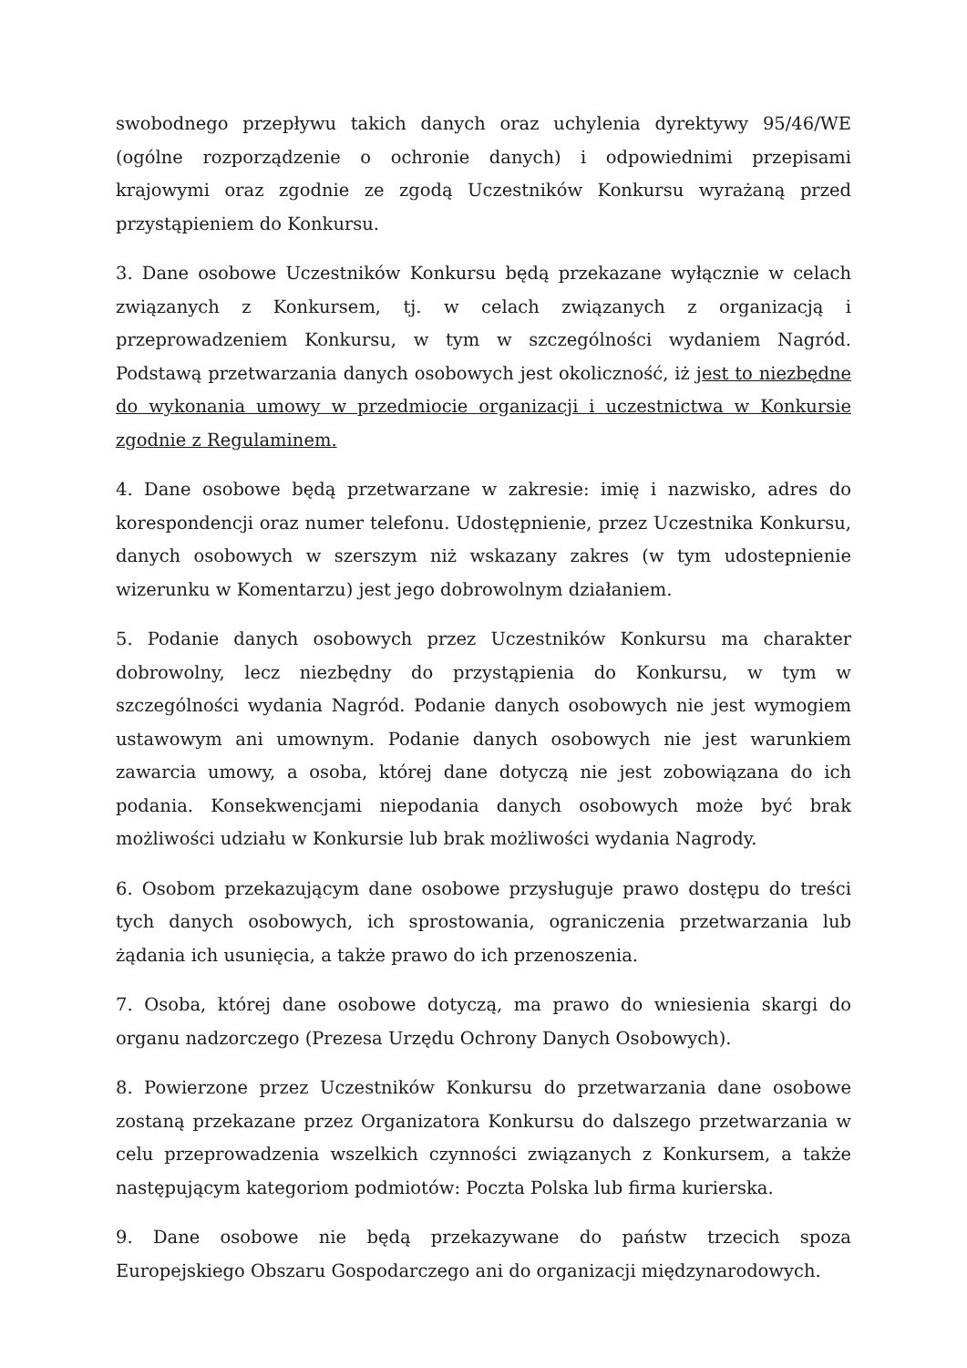swobodnego przepływu takich danych oraz uchylenia dyrektywy 95/46/WE (ogólne rozporządzenie o ochronie danych) i odpowiednimi przepisami krajowymi oraz zgodnie ze zgodą Uczestników Konkursu wyrażaną przed przystąpieniem do Konkursu.
3. Dane osobowe Uczestników Konkursu będą przekazane wyłącznie w celach związanych z Konkursem, tj. w celach związanych z organizacją i przeprowadzeniem Konkursu, w tym w szczególności wydaniem Nagród. Podstawą przetwarzania danych osobowych jest okoliczność, iż jest to niezbędne do wykonania umowy w przedmiocie organizacji i uczestnictwa w Konkursie zgodnie z Regulaminem.
4. Dane osobowe będą przetwarzane w zakresie: imię i nazwisko, adres do korespondencji oraz numer telefonu. Udostępnienie, przez Uczestnika Konkursu, danych osobowych w szerszym niż wskazany zakres (w tym udostepnienie wizerunku w Komentarzu) jest jego dobrowolnym działaniem.
5. Podanie danych osobowych przez Uczestników Konkursu ma charakter dobrowolny, lecz niezbędny do przystąpienia do Konkursu, w tym w szczególności wydania Nagród. Podanie danych osobowych nie jest wymogiem ustawowym ani umownym. Podanie danych osobowych nie jest warunkiem zawarcia umowy, a osoba, której dane dotyczą nie jest zobowiązana do ich podania. Konsekwencjami niepodania danych osobowych może być brak możliwości udziału w Konkursie lub brak możliwości wydania Nagrody.
6. Osobom przekazującym dane osobowe przysługuje prawo dostępu do treści tych danych osobowych, ich sprostowania, ograniczenia przetwarzania lub żądania ich usunięcia, a także prawo do ich przenoszenia.
7. Osoba, której dane osobowe dotyczą, ma prawo do wniesienia skargi do organu nadzorczego (Prezesa Urzędu Ochrony Danych Osobowych).
8. Powierzone przez Uczestników Konkursu do przetwarzania dane osobowe zostaną przekazane przez Organizatora Konkursu do dalszego przetwarzania w celu przeprowadzenia wszelkich czynności związanych z Konkursem, a także następującym kategoriom podmiotów: Poczta Polska lub firma kurierska.
9. Dane osobowe nie będą przekazywane do państw trzecich spoza Europejskiego Obszaru Gospodarczego ani do organizacji międzynarodowych.